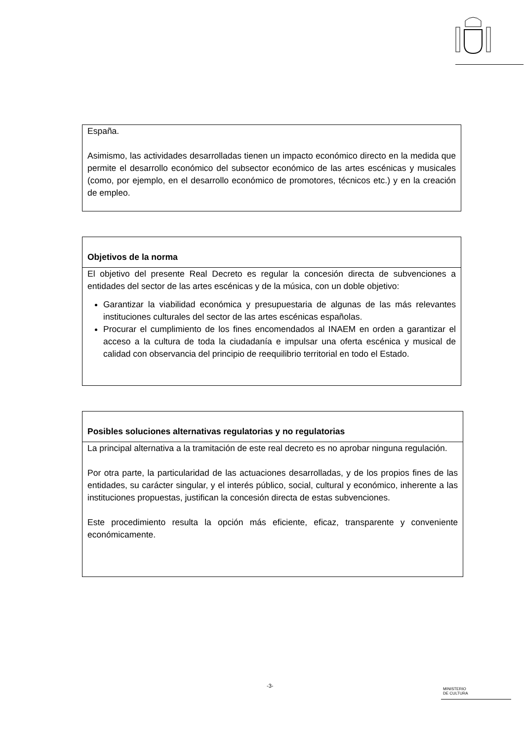España.
Asimismo, las actividades desarrolladas tienen un impacto económico directo en la medida que permite el desarrollo económico del subsector económico de las artes escénicas y musicales (como, por ejemplo, en el desarrollo económico de promotores, técnicos etc.) y en la creación de empleo.
Objetivos de la norma
El objetivo del presente Real Decreto es regular la concesión directa de subvenciones a entidades del sector de las artes escénicas y de la música, con un doble objetivo:
Garantizar la viabilidad económica y presupuestaria de algunas de las más relevantes instituciones culturales del sector de las artes escénicas españolas.
Procurar el cumplimiento de los fines encomendados al INAEM en orden a garantizar el acceso a la cultura de toda la ciudadanía e impulsar una oferta escénica y musical de calidad con observancia del principio de reequilibrio territorial en todo el Estado.
Posibles soluciones alternativas regulatorias y no regulatorias
La principal alternativa a la tramitación de este real decreto es no aprobar ninguna regulación.
Por otra parte, la particularidad de las actuaciones desarrolladas, y de los propios fines de las entidades, su carácter singular, y el interés público, social, cultural y económico, inherente a las instituciones propuestas, justifican la concesión directa de estas subvenciones.
Este procedimiento resulta la opción más eficiente, eficaz, transparente y conveniente económicamente.
-3-
MINISTERIO
DE CULTURA